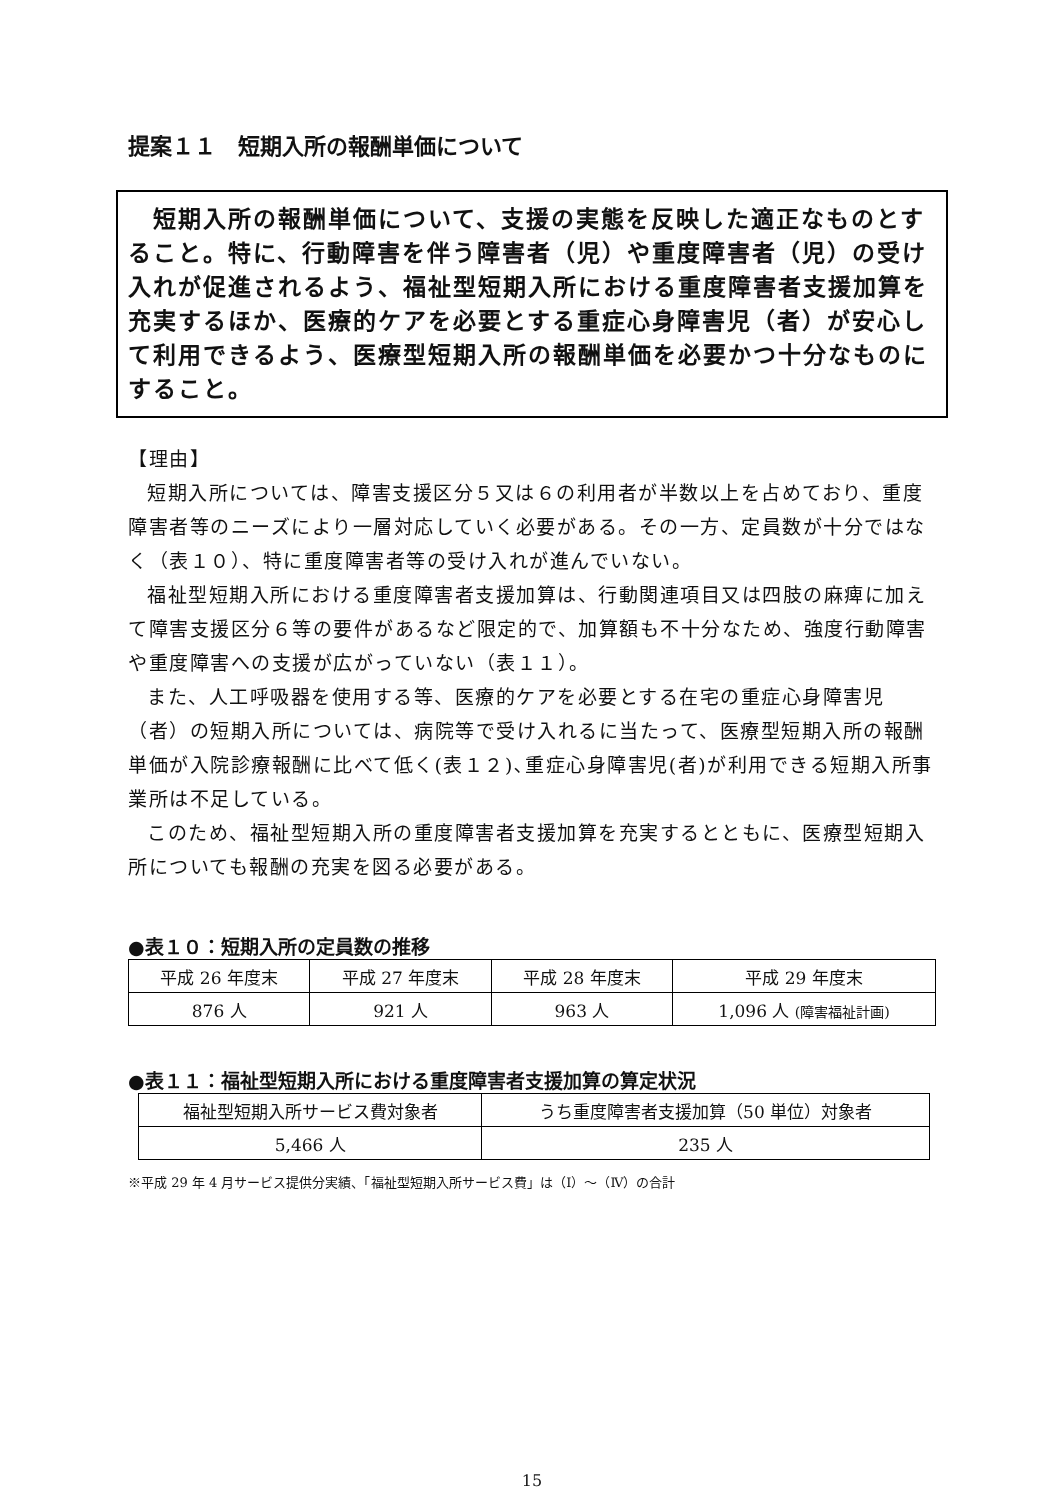提案１１　短期入所の報酬単価について
　短期入所の報酬単価について、支援の実態を反映した適正なものとすること。特に、行動障害を伴う障害者（児）や重度障害者（児）の受け入れが促進されるよう、福祉型短期入所における重度障害者支援加算を充実するほか、医療的ケアを必要とする重症心身障害児（者）が安心して利用できるよう、医療型短期入所の報酬単価を必要かつ十分なものにすること。
【理由】
短期入所については、障害支援区分５又は６の利用者が半数以上を占めており、重度障害者等のニーズにより一層対応していく必要がある。その一方、定員数が十分ではなく（表１０）、特に重度障害者等の受け入れが進んでいない。
福祉型短期入所における重度障害者支援加算は、行動関連項目又は四肢の麻痺に加えて障害支援区分６等の要件があるなど限定的で、加算額も不十分なため、強度行動障害や重度障害への支援が広がっていない（表１１）。
また、人工呼吸器を使用する等、医療的ケアを必要とする在宅の重症心身障害児（者）の短期入所については、病院等で受け入れるに当たって、医療型短期入所の報酬単価が入院診療報酬に比べて低く(表１２)､重症心身障害児(者)が利用できる短期入所事業所は不足している。
このため、福祉型短期入所の重度障害者支援加算を充実するとともに、医療型短期入所についても報酬の充実を図る必要がある。
●表１０：短期入所の定員数の推移
| 平成 26 年度末 | 平成 27 年度末 | 平成 28 年度末 | 平成 29 年度末 |
| --- | --- | --- | --- |
| 876 人 | 921 人 | 963 人 | 1,096 人 (障害福祉計画) |
●表１１：福祉型短期入所における重度障害者支援加算の算定状況
| 福祉型短期入所サービス費対象者 | うち重度障害者支援加算（50 単位）対象者 |
| --- | --- |
| 5,466 人 | 235 人 |
※平成 29 年 4 月サービス提供分実績、「福祉型短期入所サービス費」は（Ⅰ）～（Ⅳ）の合計
15